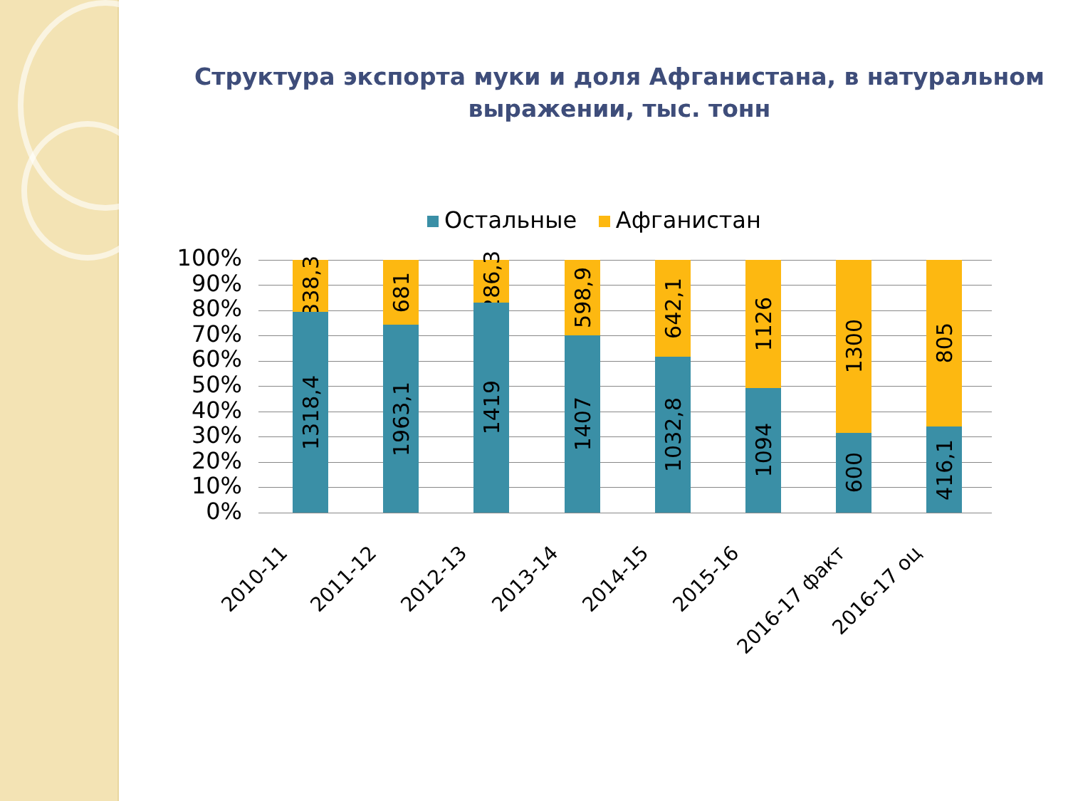Структура экспорта муки и доля Афганистана, в натуральном выражении, тыс. тонн
Остальные Афганистан
100%
90%
80%
70%
60%
50%
40%
30%
20%
10%
0%
338,3
1318,4
681
1963,1
286,3
1419
598,9
1407
642,1
1032,8
1126
1094
1300
600
805
416,1
2010-11 2011-12 2012-13 2013-14 2014-15 2015-16 2016-17 факт 2016-17 оц